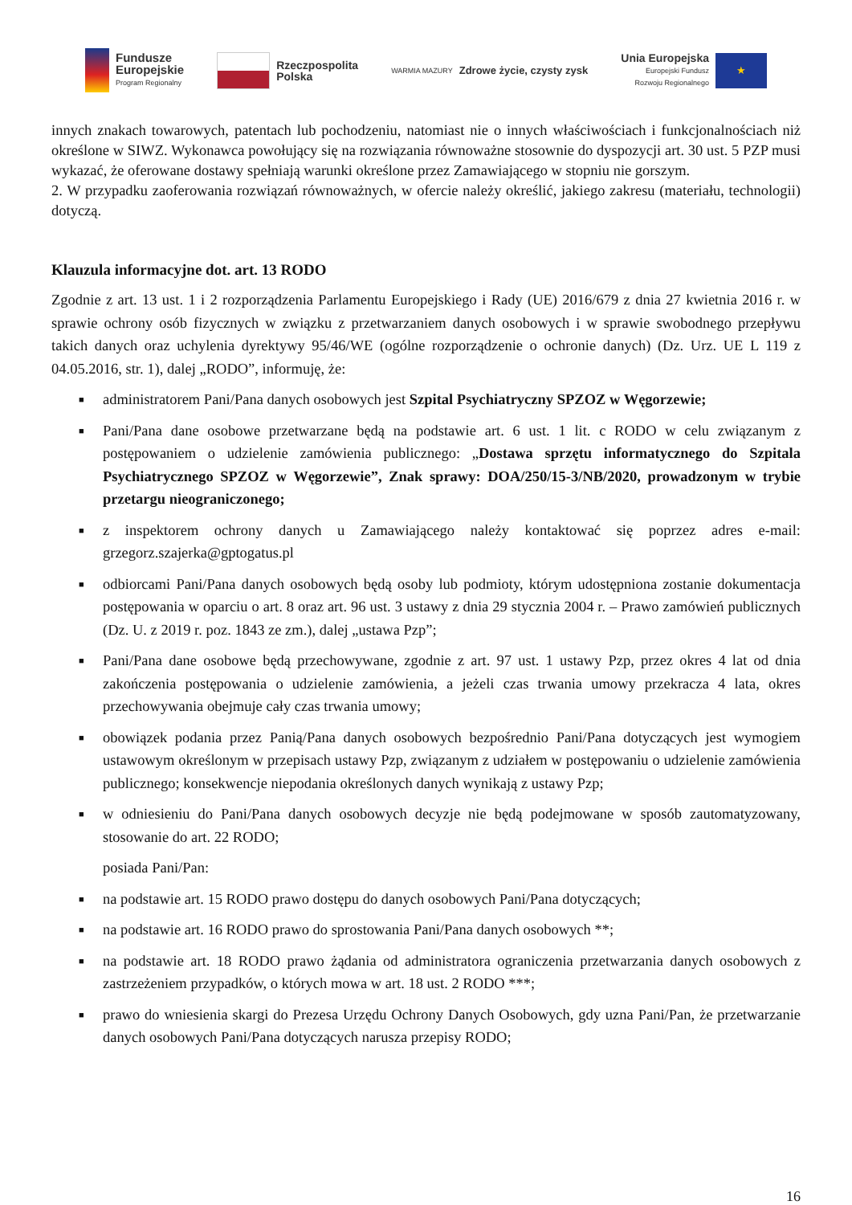Fundusze
Europejskie
Program Regionalny
Rzeczpospolita
Polska
WARMIA MAZURY Zdrowe życie, czysty zysk
Unia Europejska
Europejski Fundusz
Rozwoju Regionalnego
★
innych znakach towarowych, patentach lub pochodzeniu, natomiast nie o innych właściwościach i funkcjonalnościach niż określone w SIWZ. Wykonawca powołujący się na rozwiązania równoważne stosownie do dyspozycji art. 30 ust. 5 PZP musi wykazać, że oferowane dostawy spełniają warunki określone przez Zamawiającego w stopniu nie gorszym.
2. W przypadku zaoferowania rozwiązań równoważnych, w ofercie należy określić, jakiego zakresu (materiału, technologii) dotyczą.
Klauzula informacyjne dot. art. 13 RODO
Zgodnie z art. 13 ust. 1 i 2 rozporządzenia Parlamentu Europejskiego i Rady (UE) 2016/679 z dnia 27 kwietnia 2016 r. w sprawie ochrony osób fizycznych w związku z przetwarzaniem danych osobowych i w sprawie swobodnego przepływu takich danych oraz uchylenia dyrektywy 95/46/WE (ogólne rozporządzenie o ochronie danych) (Dz. Urz. UE L 119 z 04.05.2016, str. 1), dalej „RODO”, informuję, że:
■ administratorem Pani/Pana danych osobowych jest Szpital Psychiatryczny SPZOZ w Węgorzewie;
■ Pani/Pana dane osobowe przetwarzane będą na podstawie art. 6 ust. 1 lit. c RODO w celu związanym z postępowaniem o udzielenie zamówienia publicznego: „Dostawa sprzętu informatycznego do Szpitala Psychiatrycznego SPZOZ w Węgorzewie”, Znak sprawy: DOA/250/15-3/NB/2020, prowadzonym w trybie przetargu nieograniczonego;
■ z inspektorem ochrony danych u Zamawiającego należy kontaktować się poprzez adres e-mail: grzegorz.szajerka@gptogatus.pl
■ odbiorcami Pani/Pana danych osobowych będą osoby lub podmioty, którym udostępniona zostanie dokumentacja postępowania w oparciu o art. 8 oraz art. 96 ust. 3 ustawy z dnia 29 stycznia 2004 r. – Prawo zamówień publicznych (Dz. U. z 2019 r. poz. 1843 ze zm.), dalej „ustawa Pzp”;
■ Pani/Pana dane osobowe będą przechowywane, zgodnie z art. 97 ust. 1 ustawy Pzp, przez okres 4 lat od dnia zakończenia postępowania o udzielenie zamówienia, a jeżeli czas trwania umowy przekracza 4 lata, okres przechowywania obejmuje cały czas trwania umowy;
■ obowiązek podania przez Panią/Pana danych osobowych bezpośrednio Pani/Pana dotyczących jest wymogiem ustawowym określonym w przepisach ustawy Pzp, związanym z udziałem w postępowaniu o udzielenie zamówienia publicznego; konsekwencje niepodania określonych danych wynikają z ustawy Pzp;
■ w odniesieniu do Pani/Pana danych osobowych decyzje nie będą podejmowane w sposób zautomatyzowany, stosowanie do art. 22 RODO;
posiada Pani/Pan:
■ na podstawie art. 15 RODO prawo dostępu do danych osobowych Pani/Pana dotyczących;
■ na podstawie art. 16 RODO prawo do sprostowania Pani/Pana danych osobowych **;
■ na podstawie art. 18 RODO prawo żądania od administratora ograniczenia przetwarzania danych osobowych z zastrzeżeniem przypadków, o których mowa w art. 18 ust. 2 RODO ***;
■ prawo do wniesienia skargi do Prezesa Urzędu Ochrony Danych Osobowych, gdy uzna Pani/Pan, że przetwarzanie danych osobowych Pani/Pana dotyczących narusza przepisy RODO;
16